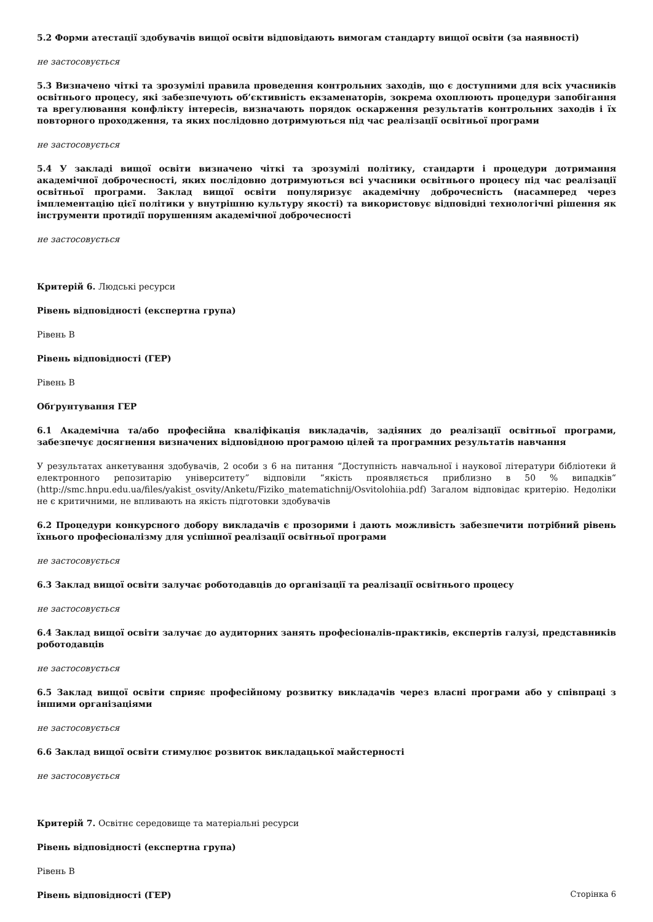5.2 Форми атестації здобувачів вищої освіти відповідають вимогам стандарту вищої освіти (за наявності)
не застосовується
5.3 Визначено чіткі та зрозумілі правила проведення контрольних заходів, що є доступними для всіх учасників освітнього процесу, які забезпечують об’єктивність екзаменаторів, зокрема охоплюють процедури запобігання та врегулювання конфлікту інтересів, визначають порядок оскарження результатів контрольних заходів і їх повторного проходження, та яких послідовно дотримуються під час реалізації освітньої програми
не застосовується
5.4 У закладі вищої освіти визначено чіткі та зрозумілі політику, стандарти і процедури дотримання академічної доброчесності, яких послідовно дотримуються всі учасники освітнього процесу під час реалізації освітньої програми. Заклад вищої освіти популяризує академічну доброчесність (насамперед через імплементацію цієї політики у внутрішню культуру якості) та використовує відповідні технологічні рішення як інструменти протидії порушенням академічної доброчесності
не застосовується
Критерій 6. Людські ресурси
Рівень відповідності (експертна група)
Рівень B
Рівень відповідності (ГЕР)
Рівень B
Обґрунтування ГЕР
6.1 Академічна та/або професійна кваліфікація викладачів, задіяних до реалізації освітньої програми, забезпечує досягнення визначених відповідною програмою цілей та програмних результатів навчання
У результатах анкетування здобувачів, 2 особи з 6 на питання “Доступність навчальної і наукової літератури бібліотеки й електронного репозитарію університету” відповіли “якість проявляється приблизно в 50 % випадків“ (http://smc.hnpu.edu.ua/files/yakist_osvity/Anketu/Fiziko_matematichnij/Osvitolohiia.pdf) Загалом відповідає критерію. Недоліки не є критичними, не впливають на якість підготовки здобувачів
6.2 Процедури конкурсного добору викладачів є прозорими і дають можливість забезпечити потрібний рівень їхнього професіоналізму для успішної реалізації освітньої програми
не застосовується
6.3 Заклад вищої освіти залучає роботодавців до організації та реалізації освітнього процесу
не застосовується
6.4 Заклад вищої освіти залучає до аудиторних занять професіоналів-практиків, експертів галузі, представників роботодавців
не застосовується
6.5 Заклад вищої освіти сприяє професійному розвитку викладачів через власні програми або у співпраці з іншими організаціями
не застосовується
6.6 Заклад вищої освіти стимулює розвиток викладацької майстерності
не застосовується
Критерій 7. Освітнє середовище та матеріальні ресурси
Рівень відповідності (експертна група)
Рівень B
Рівень відповідності (ГЕР)
Сторінка 6